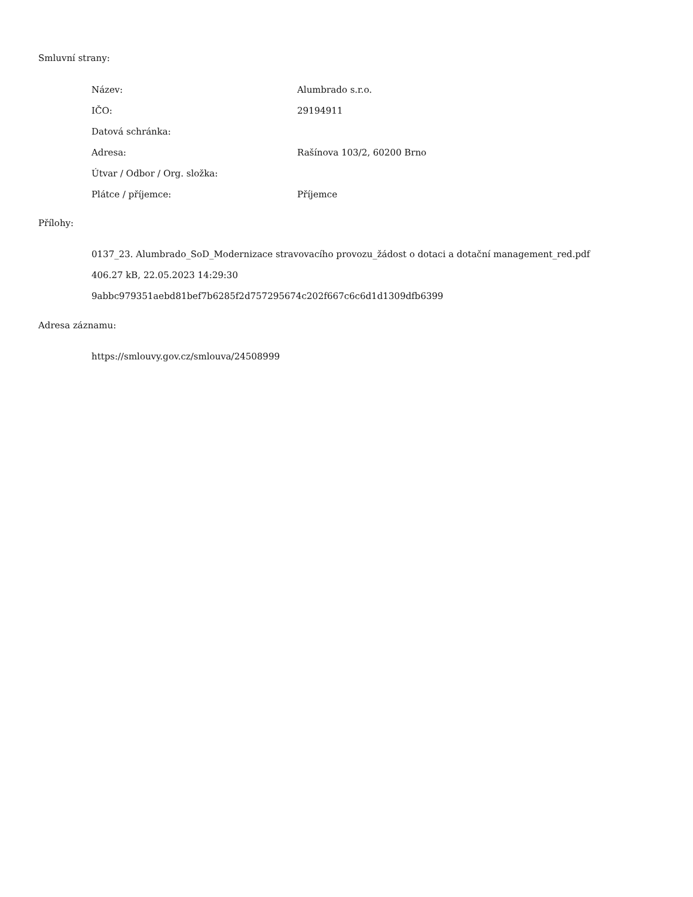Smluvní strany:
| Název: | Alumbrado s.r.o. |
| IČO: | 29194911 |
| Datová schránka: | |
| Adresa: | Rašínova 103/2, 60200 Brno |
| Útvar / Odbor / Org. složka: | |
| Plátce / příjemce: | Příjemce |
Přílohy:
0137_23. Alumbrado_SoD_Modernizace stravovacího provozu_žádost o dotaci a dotační management_red.pdf
406.27 kB, 22.05.2023 14:29:30
9abbc979351aebd81bef7b6285f2d757295674c202f667c6c6d1d1309dfb6399
Adresa záznamu:
https://smlouvy.gov.cz/smlouva/24508999